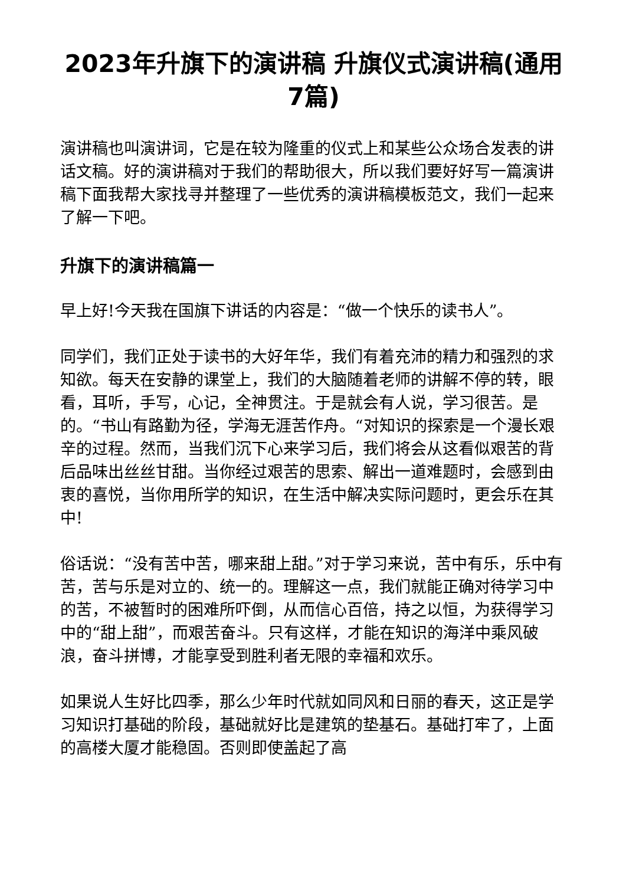2023年升旗下的演讲稿 升旗仪式演讲稿(通用7篇)
演讲稿也叫演讲词，它是在较为隆重的仪式上和某些公众场合发表的讲话文稿。好的演讲稿对于我们的帮助很大，所以我们要好好写一篇演讲稿下面我帮大家找寻并整理了一些优秀的演讲稿模板范文，我们一起来了解一下吧。
升旗下的演讲稿篇一
早上好!今天我在国旗下讲话的内容是：“做一个快乐的读书人”。
同学们，我们正处于读书的大好年华，我们有着充沛的精力和强烈的求知欲。每天在安静的课堂上，我们的大脑随着老师的讲解不停的转，眼看，耳听，手写，心记，全神贯注。于是就会有人说，学习很苦。是的。“书山有路勤为径，学海无涯苦作舟。“对知识的探索是一个漫长艰辛的过程。然而，当我们沉下心来学习后，我们将会从这看似艰苦的背后品味出丝丝甘甜。当你经过艰苦的思索、解出一道难题时，会感到由衷的喜悦，当你用所学的知识，在生活中解决实际问题时，更会乐在其中!
俗话说：“没有苦中苦，哪来甜上甜。”对于学习来说，苦中有乐，乐中有苦，苦与乐是对立的、统一的。理解这一点，我们就能正确对待学习中的苦，不被暂时的困难所吓倒，从而信心百倍，持之以恒，为获得学习中的“甜上甜”，而艰苦奋斗。只有这样，才能在知识的海洋中乘风破浪，奋斗拼博，才能享受到胜利者无限的幸福和欢乐。
如果说人生好比四季，那么少年时代就如同风和日丽的春天，这正是学习知识打基础的阶段，基础就好比是建筑的垫基石。基础打牢了，上面的高楼大厦才能稳固。否则即使盖起了高